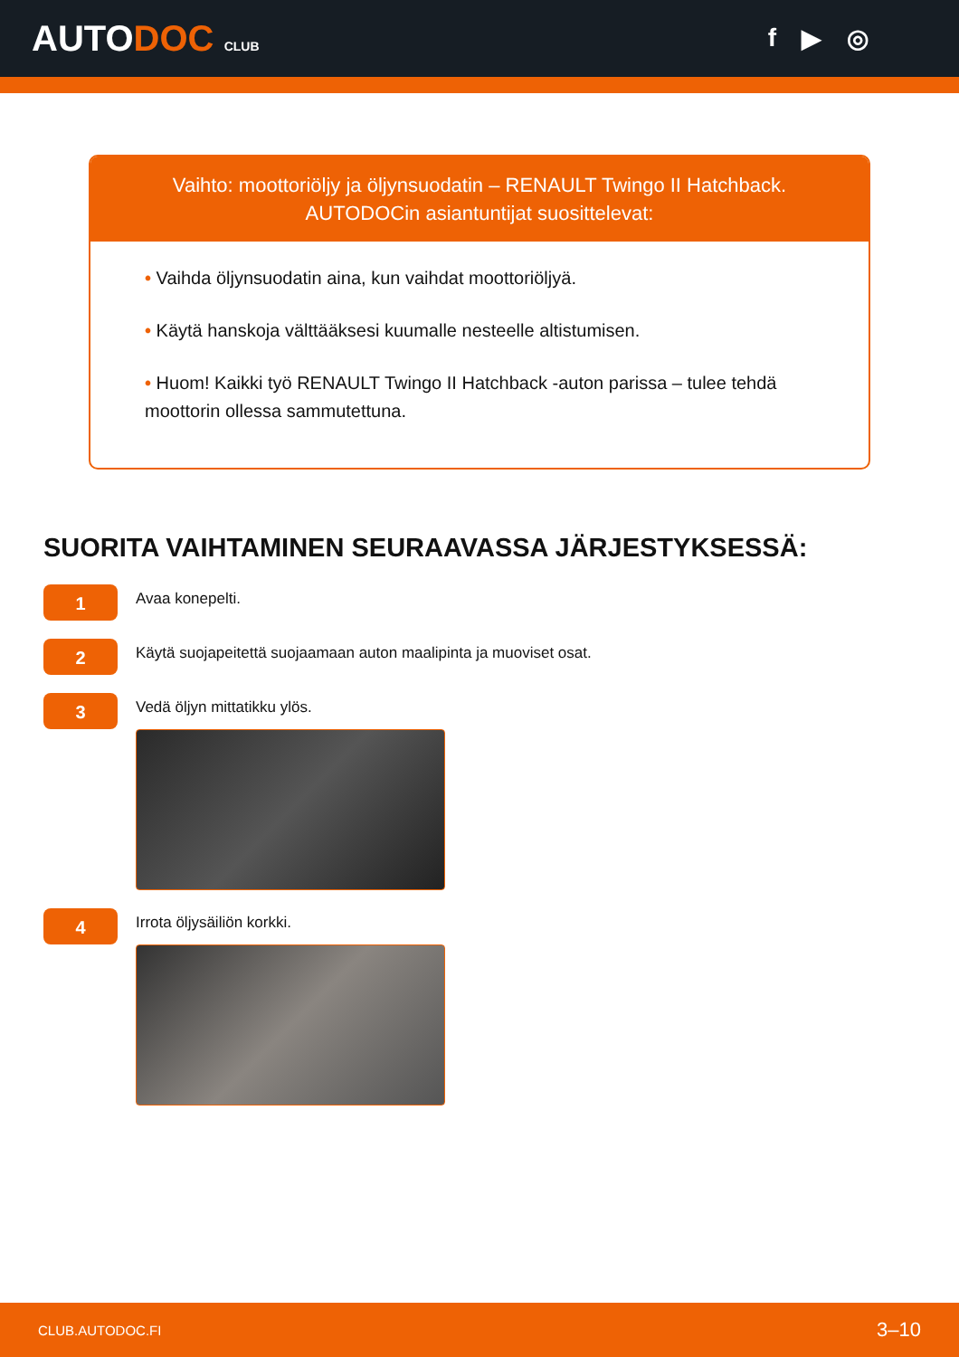AUTODOC CLUB
f ▶ ◎
Vaihto: moottoriöljy ja öljynsuodatin – RENAULT Twingo II Hatchback.
AUTODOCin asiantuntijat suosittelevat:
• Vaihda öljynsuodatin aina, kun vaihdat moottoriöljyä.
• Käytä hanskoja välttääksesi kuumalle nesteelle altistumisen.
• Huom! Kaikki työ RENAULT Twingo II Hatchback -auton parissa – tulee tehdä moottorin ollessa sammutettuna.
SUORITA VAIHTAMINEN SEURAAVASSA JÄRJESTYKSESSÄ:
1
Avaa konepelti.
2
Käytä suojapeitettä suojaamaan auton maalipinta ja muoviset osat.
3
Vedä öljyn mittatikku ylös.
4
Irrota öljysäiliön korkki.
CLUB.AUTODOC.FI 3–10